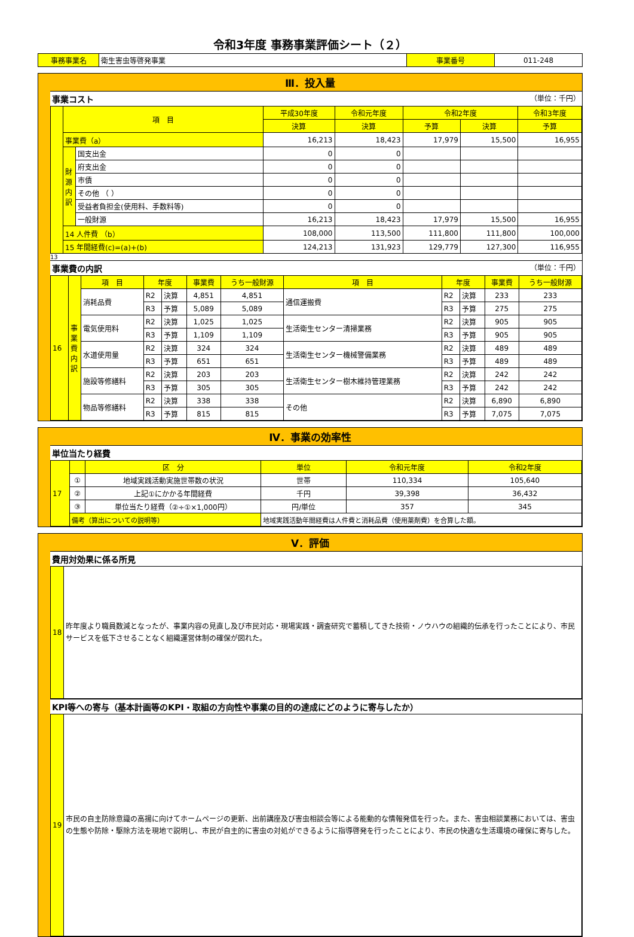令和3年度 事務事業評価シート（２）
| 事務事業名 | 衛生害虫等啓発事業 | 事業番号 | 011-248 |
Ⅲ．投入量
事業コスト （単位：千円）
| | 項 目 | | 平成30年度 | 令和元年度 | 令和2年度 | | 令和3年度 |
| | | | 決算 | 決算 | 予算 | 決算 | 予算 |
| | 事業費（a） | | 16,213 | 18,423 | 17,979 | 15,500 | 16,955 |
| | 財源内訳 | 国支出金 | 0 | 0 | | | |
| | | 府支出金 | 0 | 0 | | | |
| | | 市債 | 0 | 0 | | | |
| | | その他 （ ） | 0 | 0 | | | |
| | | 受益者負担金(使用料、手数料等) | 0 | 0 | | | |
| | | 一般財源 | 16,213 | 18,423 | 17,979 | 15,500 | 16,955 |
| | 14 人件費 （b） | | 108,000 | 113,500 | 111,800 | 111,800 | 100,000 |
| | 15 年間経費(c)=(a)+(b) | | 124,213 | 131,923 | 129,779 | 127,300 | 116,955 |
13
事業費の内訳 （単位：千円）
| 16 | 事業費内訳 | 項 目 | 年度 | | 事業費 | うち一般財源 | 項 目 | 年度 | | 事業費 | うち一般財源 |
| | | 消耗品費 | R2 | 決算 | 4,851 | 4,851 | 通信運搬費 | R2 | 決算 | 233 | 233 |
| | | | R3 | 予算 | 5,089 | 5,089 | | R3 | 予算 | 275 | 275 |
| | | 電気使用料 | R2 | 決算 | 1,025 | 1,025 | 生活衛生センター清掃業務 | R2 | 決算 | 905 | 905 |
| | | | R3 | 予算 | 1,109 | 1,109 | | R3 | 予算 | 905 | 905 |
| | | 水道使用量 | R2 | 決算 | 324 | 324 | 生活衛生センター機械警備業務 | R2 | 決算 | 489 | 489 |
| | | | R3 | 予算 | 651 | 651 | | R3 | 予算 | 489 | 489 |
| | | 施設等修繕料 | R2 | 決算 | 203 | 203 | 生活衛生センター樹木維持管理業務 | R2 | 決算 | 242 | 242 |
| | | | R3 | 予算 | 305 | 305 | | R3 | 予算 | 242 | 242 |
| | | 物品等修繕料 | R2 | 決算 | 338 | 338 | その他 | R2 | 決算 | 6,890 | 6,890 |
| | | | R3 | 予算 | 815 | 815 | | R3 | 予算 | 7,075 | 7,075 |
Ⅳ．事業の効率性
単位当たり経費
| 17 | | 区 分 | 単位 | 令和元年度 | 令和2年度 |
| | ① | 地域実践活動実施世帯数の状況 | 世帯 | 110,334 | 105,640 |
| | ② | 上記①にかかる年間経費 | 千円 | 39,398 | 36,432 |
| | ③ | 単位当たり経費（②÷①×1,000円） | 円/単位 | 357 | 345 |
| | 備考（算出についての説明等） | | 地域実践活動年間経費は人件費と消耗品費（使用薬剤費）を合算した額。 | | |
Ⅴ．評価
費用対効果に係る所見
| 18 | 昨年度より職員数減となったが、事業内容の見直し及び市民対応・現場実践・調査研究で蓄積してきた技術・ノウハウの組織的伝承を行ったことにより、市民サービスを低下させることなく組織運営体制の確保が図れた。 |
KPI等への寄与（基本計画等のKPI・取組の方向性や事業の目的の達成にどのように寄与したか）
| 19 | 市民の自主防除意識の高揚に向けてホームページの更新、出前講座及び害虫相談会等による能動的な情報発信を行った。また、害虫相談業務においては、害虫の生態や防除・駆除方法を現地で説明し、市民が自主的に害虫の対処ができるように指導啓発を行ったことにより、市民の快適な生活環境の確保に寄与した。 |